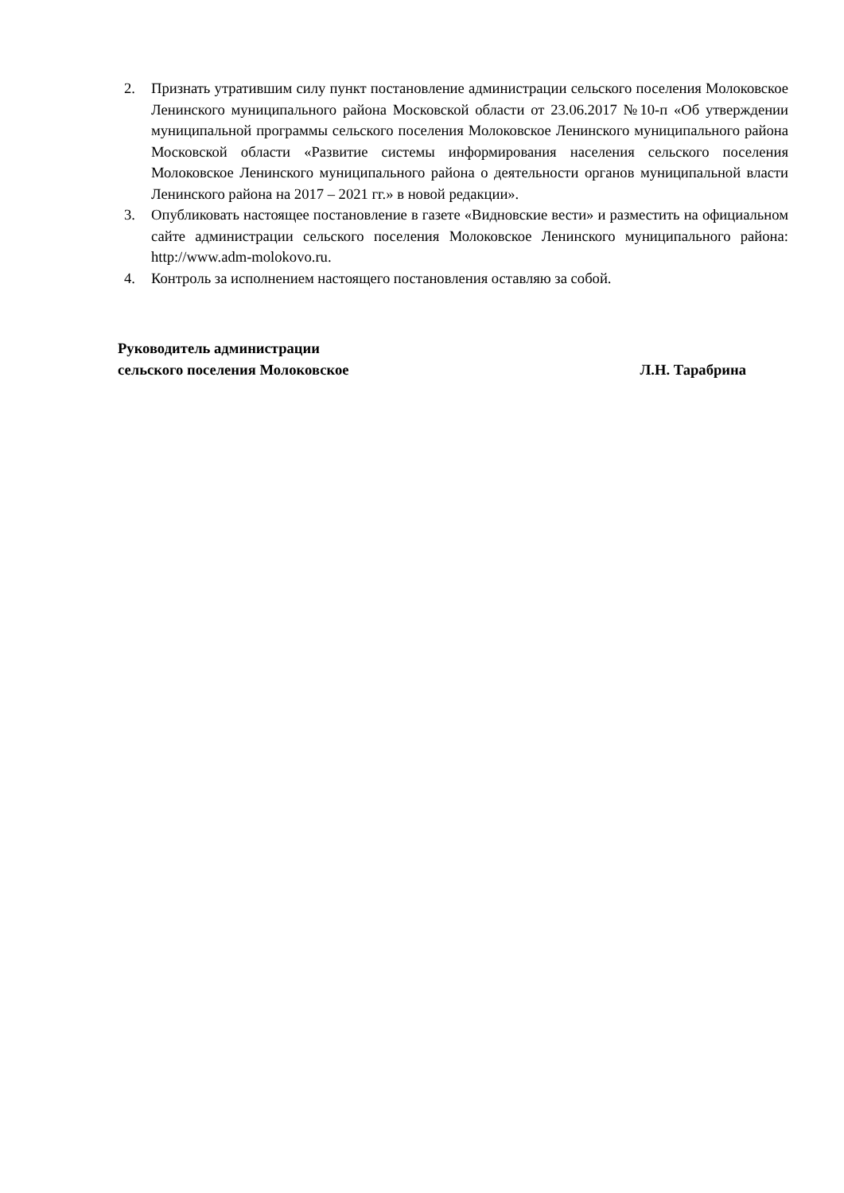2. Признать утратившим силу пункт постановление администрации сельского поселения Молоковское Ленинского муниципального района Московской области от 23.06.2017 №10-п «Об утверждении муниципальной программы сельского поселения Молоковское Ленинского муниципального района Московской области «Развитие системы информирования населения сельского поселения Молоковское Ленинского муниципального района о деятельности органов муниципальной власти Ленинского района на 2017 – 2021 гг.» в новой редакции».
3. Опубликовать настоящее постановление в газете «Видновские вести» и разместить на официальном сайте администрации сельского поселения Молоковское Ленинского муниципального района: http://www.adm-molokovo.ru.
4. Контроль за исполнением настоящего постановления оставляю за собой.
Руководитель администрации
сельского поселения Молоковское Л.Н. Тарабрина